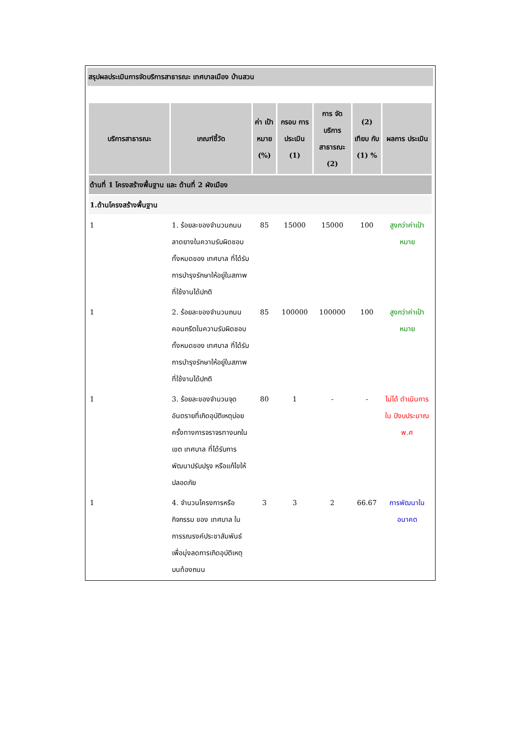สรุปผลประเมินการจัดบริการสาธารณะ เทศบาลเมือง บ้านสวน
| บริการสาธารณะ | เกณฑ์ชี้วัด | ค่า เป้าหมาย (%) | กรอบ การ ประเมิน (1) | การ จัดบริการ สาธารณะ (2) | (2) เทียบ กับ (1) % | ผลการ ประเมิน |
| --- | --- | --- | --- | --- | --- | --- |
| ด้านที่ 1 โครงสร้างพื้นฐาน และ ด้านที่ 2 ผังเมือง | | | | | | |
| 1.ด้านโครงสร้างพื้นฐาน | | | | | | |
| 1 | 1. ร้อยละของจำนวนถนนลาดยางในความรับผิดชอบทั้งหมดของ เทศบาล ที่ได้รับการบำรุงรักษาให้อยู่ในสภาพที่ใช้งานได้ปกติ | 85 | 15000 | 15000 | 100 | สูงกว่าค่าเป้าหมาย |
| 1 | 2. ร้อยละของจำนวนถนนคอนกรีตในความรับผิดชอบทั้งหมดของ เทศบาล ที่ได้รับการบำรุงรักษาให้อยู่ในสภาพที่ใช้งานได้ปกติ | 85 | 100000 | 100000 | 100 | สูงกว่าค่าเป้าหมาย |
| 1 | 3. ร้อยละของจำนวนจุดอันตรายที่เกิดอุบัติเหตุบ่อยครั้งทางการจราจรทางบกในเขต เทศบาล ที่ได้รับการพัฒนาปรับปรุง หรือแก้ไขให้ปลอดภัย | 80 | 1 | - | - | ไม่ได้ ดำเนินการ ใน ปีงบประมาณ พ.ศ |
| 1 | 4. จำนวนโครงการหรือกิจกรรม ของ เทศบาล ในการรณรงค์ประชาสัมพันธ์ เพื่อมุ่งลดการเกิดอุบัติเหตุบนท้องถนน | 3 | 3 | 2 | 66.67 | การพัฒนาในอนาคต |